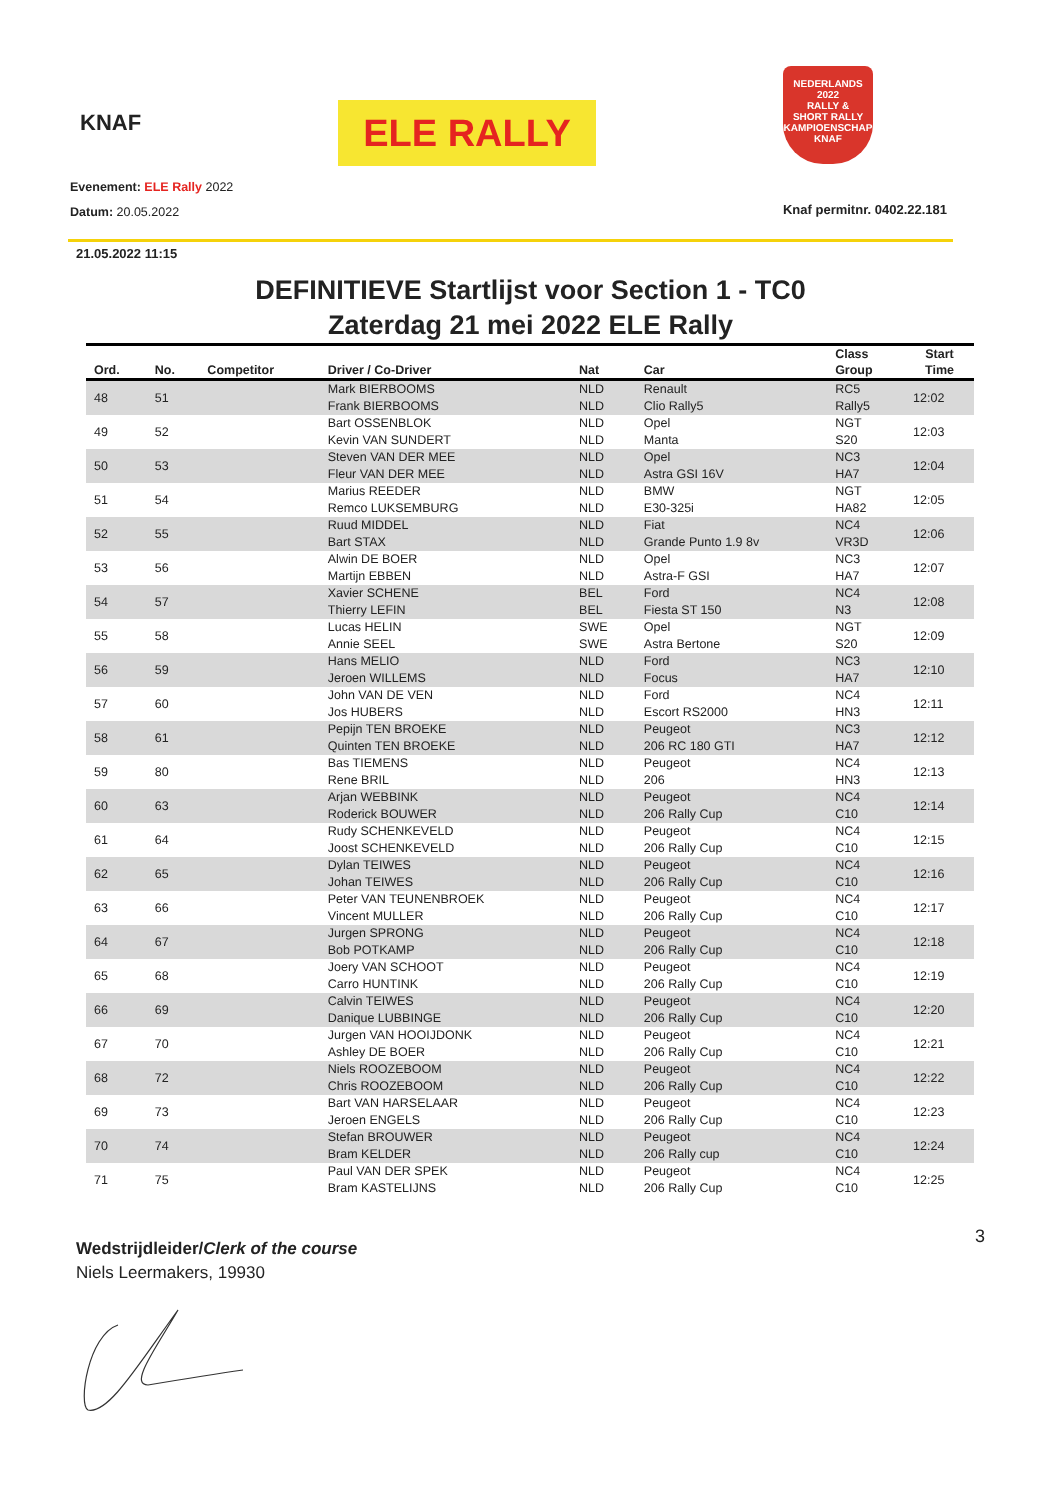KNAF ELE RALLY
NEDERLANDS 2022
RALLY &
SHORT RALLY
KAMPIOENSCHAP
KNAF
Evenement: ELE Rally 2022
Datum: 20.05.2022
Knaf permitnr. 0402.22.181
21.05.2022 11:15
DEFINITIEVE Startlijst voor Section 1 - TC0
Zaterdag 21 mei 2022 ELE Rally
| Ord. | No. | Competitor | Driver / Co-Driver | Nat | Car | Class Group | Start Time |
| --- | --- | --- | --- | --- | --- | --- | --- |
| 48 | 51 | | Mark BIERBOOMS Frank BIERBOOMS | NLD NLD | Renault Clio Rally5 | RC5 Rally5 | 12:02 |
| 49 | 52 | | Bart OSSENBLOK Kevin VAN SUNDERT | NLD NLD | Opel Manta | NGT S20 | 12:03 |
| 50 | 53 | | Steven VAN DER MEE Fleur VAN DER MEE | NLD NLD | Opel Astra GSI 16V | NC3 HA7 | 12:04 |
| 51 | 54 | | Marius REEDER Remco LUKSEMBURG | NLD NLD | BMW E30-325i | NGT HA82 | 12:05 |
| 52 | 55 | | Ruud MIDDEL Bart STAX | NLD NLD | Fiat Grande Punto 1.9 8v | NC4 VR3D | 12:06 |
| 53 | 56 | | Alwin DE BOER Martijn EBBEN | NLD NLD | Opel Astra-F GSI | NC3 HA7 | 12:07 |
| 54 | 57 | | Xavier SCHENE Thierry LEFIN | BEL BEL | Ford Fiesta ST 150 | NC4 N3 | 12:08 |
| 55 | 58 | | Lucas HELIN Annie SEEL | SWE SWE | Opel Astra Bertone | NGT S20 | 12:09 |
| 56 | 59 | | Hans MELIO Jeroen WILLEMS | NLD NLD | Ford Focus | NC3 HA7 | 12:10 |
| 57 | 60 | | John VAN DE VEN Jos HUBERS | NLD NLD | Ford Escort RS2000 | NC4 HN3 | 12:11 |
| 58 | 61 | | Pepijn TEN BROEKE Quinten TEN BROEKE | NLD NLD | Peugeot 206 RC 180 GTI | NC3 HA7 | 12:12 |
| 59 | 80 | | Bas TIEMENS Rene BRIL | NLD NLD | Peugeot 206 | NC4 HN3 | 12:13 |
| 60 | 63 | | Arjan WEBBINK Roderick BOUWER | NLD NLD | Peugeot 206 Rally Cup | NC4 C10 | 12:14 |
| 61 | 64 | | Rudy SCHENKEVELD Joost SCHENKEVELD | NLD NLD | Peugeot 206 Rally Cup | NC4 C10 | 12:15 |
| 62 | 65 | | Dylan TEIWES Johan TEIWES | NLD NLD | Peugeot 206 Rally Cup | NC4 C10 | 12:16 |
| 63 | 66 | | Peter VAN TEUNENBROEK Vincent MULLER | NLD NLD | Peugeot 206 Rally Cup | NC4 C10 | 12:17 |
| 64 | 67 | | Jurgen SPRONG Bob POTKAMP | NLD NLD | Peugeot 206 Rally Cup | NC4 C10 | 12:18 |
| 65 | 68 | | Joery VAN SCHOOT Carro HUNTINK | NLD NLD | Peugeot 206 Rally Cup | NC4 C10 | 12:19 |
| 66 | 69 | | Calvin TEIWES Danique LUBBINGE | NLD NLD | Peugeot 206 Rally Cup | NC4 C10 | 12:20 |
| 67 | 70 | | Jurgen VAN HOOIJDONK Ashley DE BOER | NLD NLD | Peugeot 206 Rally Cup | NC4 C10 | 12:21 |
| 68 | 72 | | Niels ROOZEBOOM Chris ROOZEBOOM | NLD NLD | Peugeot 206 Rally Cup | NC4 C10 | 12:22 |
| 69 | 73 | | Bart VAN HARSELAAR Jeroen ENGELS | NLD NLD | Peugeot 206 Rally Cup | NC4 C10 | 12:23 |
| 70 | 74 | | Stefan BROUWER Bram KELDER | NLD NLD | Peugeot 206 Rally cup | NC4 C10 | 12:24 |
| 71 | 75 | | Paul VAN DER SPEK Bram KASTELIJNS | NLD NLD | Peugeot 206 Rally Cup | NC4 C10 | 12:25 |
3
Wedstrijdleider/Clerk of the course
Niels Leermakers, 19930